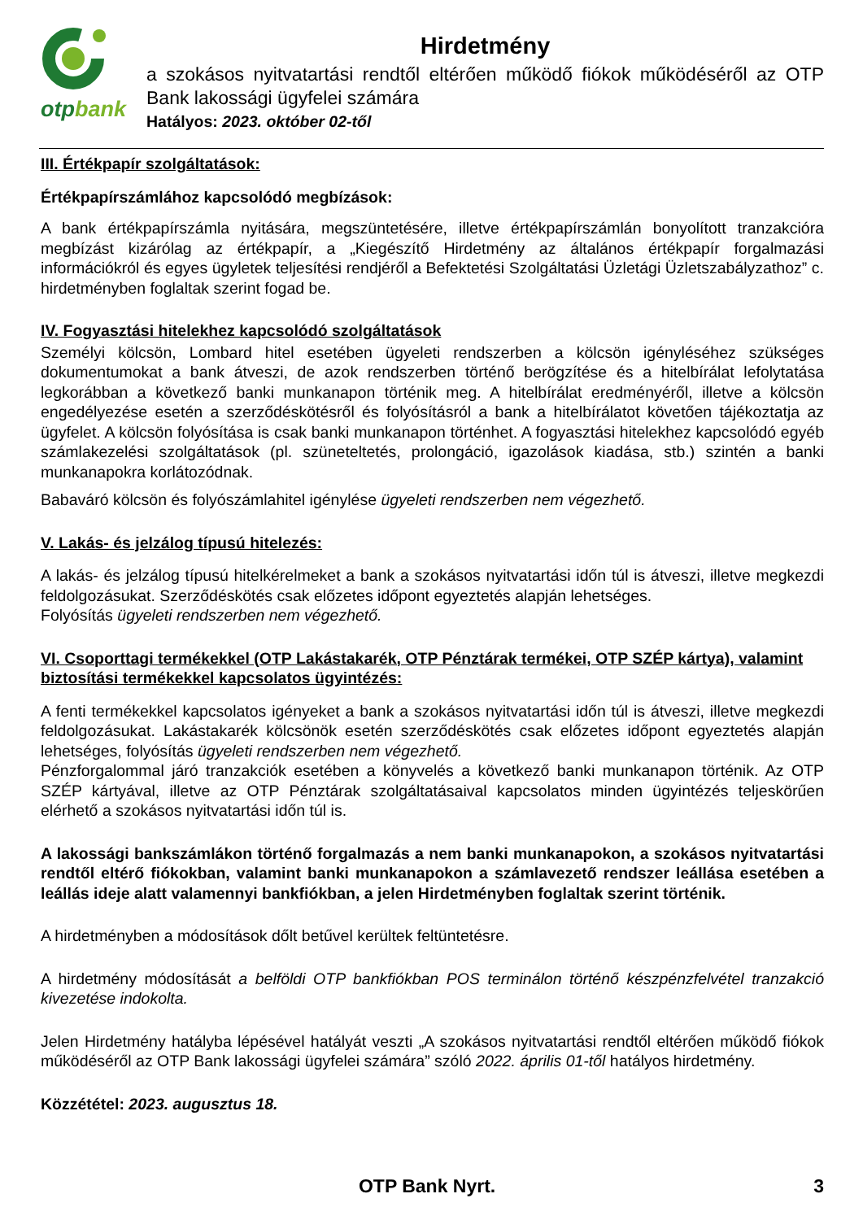otpbank
Hirdetmény
a szokásos nyitvatartási rendtől eltérően működő fiókok működéséről az OTP Bank lakossági ügyfelei számára
Hatályos: 2023. október 02-től
III. Értékpapír szolgáltatások:
Értékpapírszámlához kapcsolódó megbízások:
A bank értékpapírszámla nyitására, megszüntetésére, illetve értékpapírszámlán bonyolított tranzakcióra megbízást kizárólag az értékpapír, a „Kiegészítő Hirdetmény az általános értékpapír forgalmazási információkról és egyes ügyletek teljesítési rendjéről a Befektetési Szolgáltatási Üzletági Üzletszabályzathoz” c. hirdetményben foglaltak szerint fogad be.
IV. Fogyasztási hitelekhez kapcsolódó szolgáltatások
Személyi kölcsön, Lombard hitel esetében ügyeleti rendszerben a kölcsön igényléséhez szükséges dokumentumokat a bank átveszi, de azok rendszerben történő berögzítése és a hitelbírálat lefolytatása legkorábban a következő banki munkanapon történik meg. A hitelbírálat eredményéről, illetve a kölcsön engedélyezése esetén a szerződéskötésről és folyósításról a bank a hitelbírálatot követően tájékoztatja az ügyfelet. A kölcsön folyósítása is csak banki munkanapon történhet. A fogyasztási hitelekhez kapcsolódó egyéb számlakezelési szolgáltatások (pl. szüneteltetés, prolongáció, igazolások kiadása, stb.) szintén a banki munkanapokra korlátozódnak.
Babaváró kölcsön és folyószámlahitel igénylése ügyeleti rendszerben nem végezhető.
V. Lakás- és jelzálog típusú hitelezés:
A lakás- és jelzálog típusú hitelkérelmeket a bank a szokásos nyitvatartási időn túl is átveszi, illetve megkezdi feldolgozásukat. Szerződéskötés csak előzetes időpont egyeztetés alapján lehetséges.
Folyósítás ügyeleti rendszerben nem végezhető.
VI. Csoporttagi termékekkel (OTP Lakástakarék, OTP Pénztárak termékei, OTP SZÉP kártya), valamint biztosítási termékekkel kapcsolatos ügyintézés:
A fenti termékekkel kapcsolatos igényeket a bank a szokásos nyitvatartási időn túl is átveszi, illetve megkezdi feldolgozásukat. Lakástakarék kölcsönök esetén szerződéskötés csak előzetes időpont egyeztetés alapján lehetséges, folyósítás ügyeleti rendszerben nem végezhető.
Pénzforgalommal járó tranzakciók esetében a könyvelés a következő banki munkanapon történik. Az OTP SZÉP kártyával, illetve az OTP Pénztárak szolgáltatásaival kapcsolatos minden ügyintézés teljeskörűen elérhető a szokásos nyitvatartási időn túl is.
A lakossági bankszámlákon történő forgalmazás a nem banki munkanapokon, a szokásos nyitvatartási rendtől eltérő fiókokban, valamint banki munkanapokon a számlavezető rendszer leállása esetében a leállás ideje alatt valamennyi bankfiókban, a jelen Hirdetményben foglaltak szerint történik.
A hirdetményben a módosítások dőlt betűvel kerültek feltüntetésre.
A hirdetmény módosítását a belföldi OTP bankfiókban POS terminálon történő készpénzfelvétel tranzakció kivezetése indokolta.
Jelen Hirdetmény hatályba lépésével hatályát veszti „A szokásos nyitvatartási rendtől eltérően működő fiókok működéséről az OTP Bank lakossági ügyfelei számára” szóló 2022. április 01-től hatályos hirdetmény.
Közzététel: 2023. augusztus 18.
OTP Bank Nyrt. 3